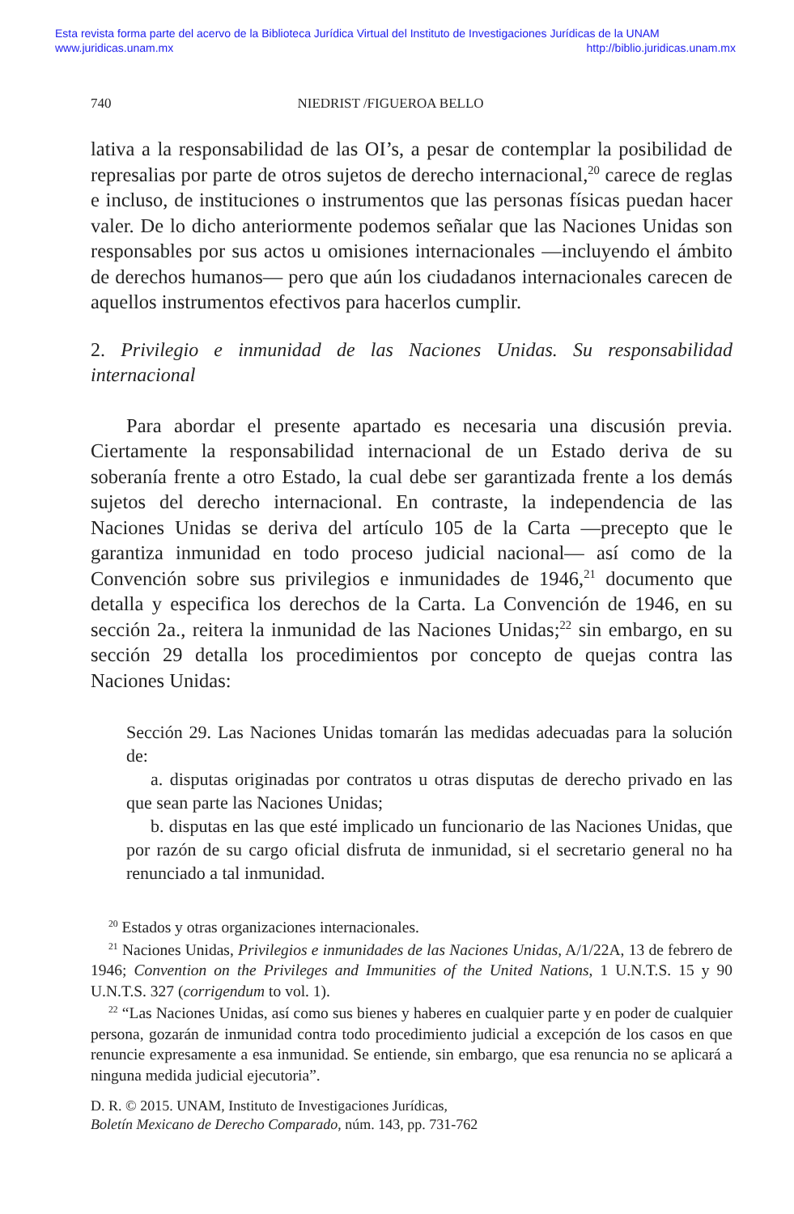Esta revista forma parte del acervo de la Biblioteca Jurídica Virtual del Instituto de Investigaciones Jurídicas de la UNAM
www.juridicas.unam.mx http://biblio.juridicas.unam.mx
740 NIEDRIST /FIGUEROA BELLO
lativa a la responsabilidad de las OI’s, a pesar de contemplar la posibilidad de represalias por parte de otros sujetos de derecho internacional,<sup>20</sup> carece de reglas e incluso, de instituciones o instrumentos que las personas físicas puedan hacer valer. De lo dicho anteriormente podemos señalar que las Naciones Unidas son responsables por sus actos u omisiones internacionales —incluyendo el ámbito de derechos humanos— pero que aún los ciudadanos internacionales carecen de aquellos instrumentos efectivos para hacerlos cumplir.
2. Privilegio e inmunidad de las Naciones Unidas. Su responsabilidad internacional
Para abordar el presente apartado es necesaria una discusión previa. Ciertamente la responsabilidad internacional de un Estado deriva de su soberanía frente a otro Estado, la cual debe ser garantizada frente a los demás sujetos del derecho internacional. En contraste, la independencia de las Naciones Unidas se deriva del artículo 105 de la Carta —precepto que le garantiza inmunidad en todo proceso judicial nacional— así como de la Convención sobre sus privilegios e inmunidades de 1946,<sup>21</sup> documento que detalla y especifica los derechos de la Carta. La Convención de 1946, en su sección 2a., reitera la inmunidad de las Naciones Unidas;<sup>22</sup> sin embargo, en su sección 29 detalla los procedimientos por concepto de quejas contra las Naciones Unidas:
Sección 29. Las Naciones Unidas tomarán las medidas adecuadas para la solución de:
a. disputas originadas por contratos u otras disputas de derecho privado en las que sean parte las Naciones Unidas;
b. disputas en las que esté implicado un funcionario de las Naciones Unidas, que por razón de su cargo oficial disfruta de inmunidad, si el secretario general no ha renunciado a tal inmunidad.
<sup>20</sup> Estados y otras organizaciones internacionales.
<sup>21</sup> Naciones Unidas, Privilegios e inmunidades de las Naciones Unidas, A/1/22A, 13 de febrero de 1946; Convention on the Privileges and Immunities of the United Nations, 1 U.N.T.S. 15 y 90 U.N.T.S. 327 (corrigendum to vol. 1).
<sup>22</sup> “Las Naciones Unidas, así como sus bienes y haberes en cualquier parte y en poder de cualquier persona, gozarán de inmunidad contra todo procedimiento judicial a excepción de los casos en que renuncie expresamente a esa inmunidad. Se entiende, sin embargo, que esa renuncia no se aplicará a ninguna medida judicial ejecutoria”.
D. R. © 2015. UNAM, Instituto de Investigaciones Jurídicas,
Boletín Mexicano de Derecho Comparado, núm. 143, pp. 731-762